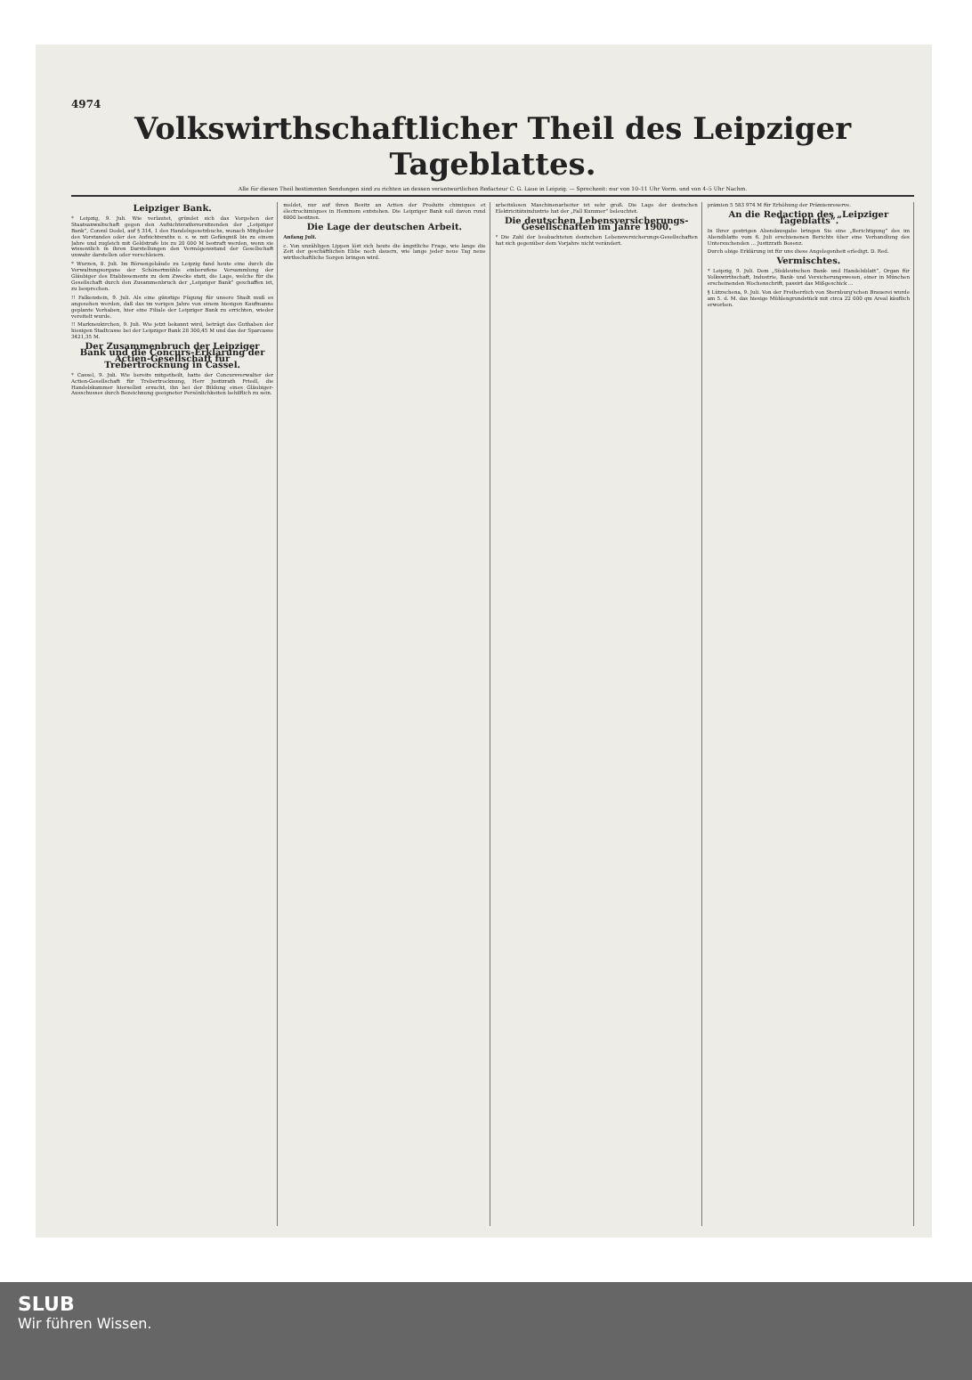4974
Volkswirthschaftlicher Theil des Leipziger Tageblattes.
Alle für diesen Theil bestimmten Sendungen sind zu richten an dessen verantwortlichen Redacteur C. G. Laue in Leipzig. — Sprechzeit: nur von 10–11 Uhr Vorm. und von 4–5 Uhr Nachm.
Leipziger Bank.
* Leipzig, 9. Juli. Wie verlautet, gründet sich das Vorgehen der Staatsanwaltschaft gegen den Aufsichtsrathsvorsitzenden der „Leipziger Bank“, Consul Dodel, auf § 314, 1 des Handelsgesetzbuchs, wonach Mitglieder des Vorstandes oder des Aufsichtsraths u. s. w. mit Gefängniß bis zu einem Jahre und zugleich mit Geldstrafe bis zu 20 000 M bestraft werden, wenn sie wissentlich in ihren Darstellungen den Vermögensstand der Gesellschaft unwahr darstellen oder verschleiern.
* Wurzen, 8. Juli. Im Börsengebäude zu Leipzig fand heute eine durch die Verwaltungsorgane der Schönertmühle einberufene Versammlung der Gläubiger des Etablissements zu dem Zwecke statt, die Lage, welche für die Gesellschaft durch den Zusammenbruch der „Leipziger Bank“ geschaffen ist, zu besprechen.
!! Falkenstein, 9. Juli. Als eine günstige Fügung für unsere Stadt muß es angesehen werden, daß das im vorigen Jahre von einem hiesigen Kaufmanne geplante Vorhaben, hier eine Filiale der Leipziger Bank zu errichten, wieder vereitelt wurde.
!! Markneukirchen, 9. Juli. Wie jetzt bekannt wird, beträgt das Guthaben der hiesigen Stadtcasse bei der Leipziger Bank 28 300,45 M und das der Sparcasse 3421,35 M.
Der Zusammenbruch der Leipziger Bank und die Concurs-Erklärung der Actien-Gesellschaft für Trebertrocknung in Cassel.
* Cassel, 9. Juli. Wie bereits mitgetheilt, hatte der Concursverwalter der Actien-Gesellschaft für Trebertrocknung, Herr Justizrath Friedl, die Handelskammer hierselbst ersucht, ihn bei der Bildung eines Gläubiger-Ausschusses durch Bezeichnung geeigneter Persönlichkeiten behilflich zu sein.
meldet, nur auf ihren Besitz an Actien der Produits chimiques et électrochimiques in Hemixem entstehen. Die Leipziger Bank soll davon rund 6000 besitzen.
Die Lage der deutschen Arbeit.
Anfang Juli.
c. Von unzähligen Lippen löst sich heute die ängstliche Frage, wie lange die Zeit der geschäftlichen Ebbe noch dauern, wie lange jeder neue Tag neue wirthschaftliche Sorgen bringen wird.
arbeitslosen Maschinenarbeiter ist sehr groß. Die Lage der deutschen Elektricitätsindustrie hat der „Fall Kummer“ beleuchtet.
Die deutschen Lebensversicherungs-Gesellschaften im Jahre 1900.
* Die Zahl der beobachteten deutschen Lebensversicherungs-Gesellschaften hat sich gegenüber dem Vorjahre nicht verändert.
prämien 5 583 974 M für Erhöhung der Prämienreserve.
An die Redaction des „Leipziger Tageblatts“.
In Ihrer gestrigen Abendausgabe bringen Sie eine „Berichtigung“ des im Abendblatte vom 6. Juli erschienenen Berichts über eine Verhandlung des Untersuchenden ... Justizrath Bosenz.
Durch obige Erklärung ist für uns diese Angelegenheit erledigt. D. Red.
Vermischtes.
* Leipzig, 9. Juli. Dem „Süddeutschen Bank- und Handelsblatt“, Organ für Volkswirthschaft, Industrie, Bank- und Versicherungswesen, einer in München erscheinenden Wochenschrift, passirt das Mißgeschick ...
§ Lützschena, 9. Juli. Von der Freiherrlich von Sternburg'schen Brauerei wurde am 5. d. M. das hiesige Mühlengrundstück mit circa 22 000 qm Areal käuflich erworben.
SLUB
Wir führen Wissen.